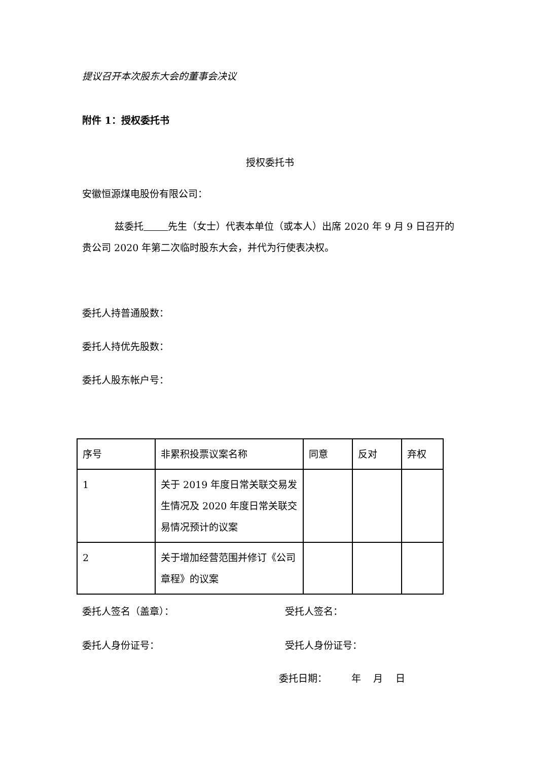提议召开本次股东大会的董事会决议
附件 1：授权委托书
授权委托书
安徽恒源煤电股份有限公司：
兹委托 先生（女士）代表本单位（或本人）出席 2020 年 9 月 9 日召开的贵公司 2020 年第二次临时股东大会，并代为行使表决权。
委托人持普通股数：
委托人持优先股数：
委托人股东帐户号：
| 序号 | 非累积投票议案名称 | 同意 | 反对 | 弃权 |
| 1 | 关于 2019 年度日常关联交易发生情况及 2020 年度日常关联交易情况预计的议案 | | | |
| 2 | 关于增加经营范围并修订《公司章程》的议案 | | | |
委托人签名（盖章）： 受托人签名：
委托人身份证号： 受托人身份证号：
委托日期： 年 月 日